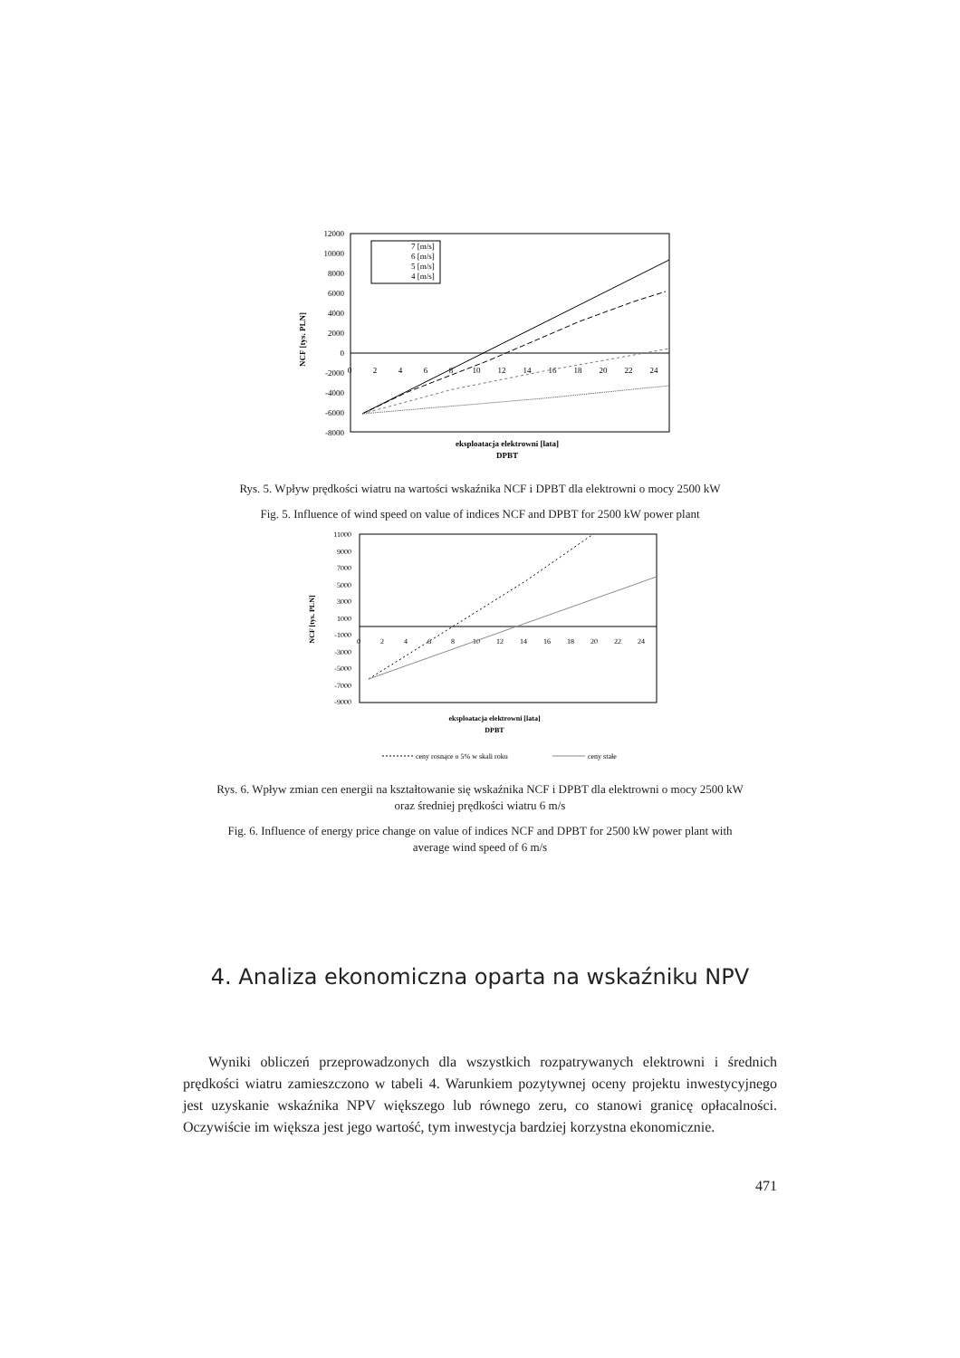12000
10000
8000
6000
4000
2000
0
-2000
-4000
-6000
-8000
0
2
4
6
8
10
12
14
16
18
20
22
24
7 [m/s]
6 [m/s]
5 [m/s]
4 [m/s]
NCF [tys. PLN]
eksploatacja elektrowni [lata]
DPBT
Rys. 5. Wpływ prędkości wiatru na wartości wskaźnika NCF i DPBT dla elektrowni o mocy 2500 kW
Fig. 5. Influence of wind speed on value of indices NCF and DPBT for 2500 kW power plant
11000
9000
7000
5000
3000
1000
-1000
-3000
-5000
-7000
-9000
0
2
4
6
8
10
12
14
16
18
20
22
24
NCF [tys. PLN]
eksploatacja elektrowni [lata]
DPBT
ceny rosnące o 5% w skali roku
ceny stałe
Rys. 6. Wpływ zmian cen energii na kształtowanie się wskaźnika NCF i DPBT dla elektrowni o mocy 2500 kW
oraz średniej prędkości wiatru 6 m/s
Fig. 6. Influence of energy price change on value of indices NCF and DPBT for 2500 kW power plant with
average wind speed of 6 m/s
4. Analiza ekonomiczna oparta na wskaźniku NPV
Wyniki obliczeń przeprowadzonych dla wszystkich rozpatrywanych elektrowni i średnich prędkości wiatru zamieszczono w tabeli 4. Warunkiem pozytywnej oceny projektu inwestycyjnego jest uzyskanie wskaźnika NPV większego lub równego zeru, co stanowi granicę opłacalności. Oczywiście im większa jest jego wartość, tym inwestycja bardziej korzystna ekonomicznie.
471